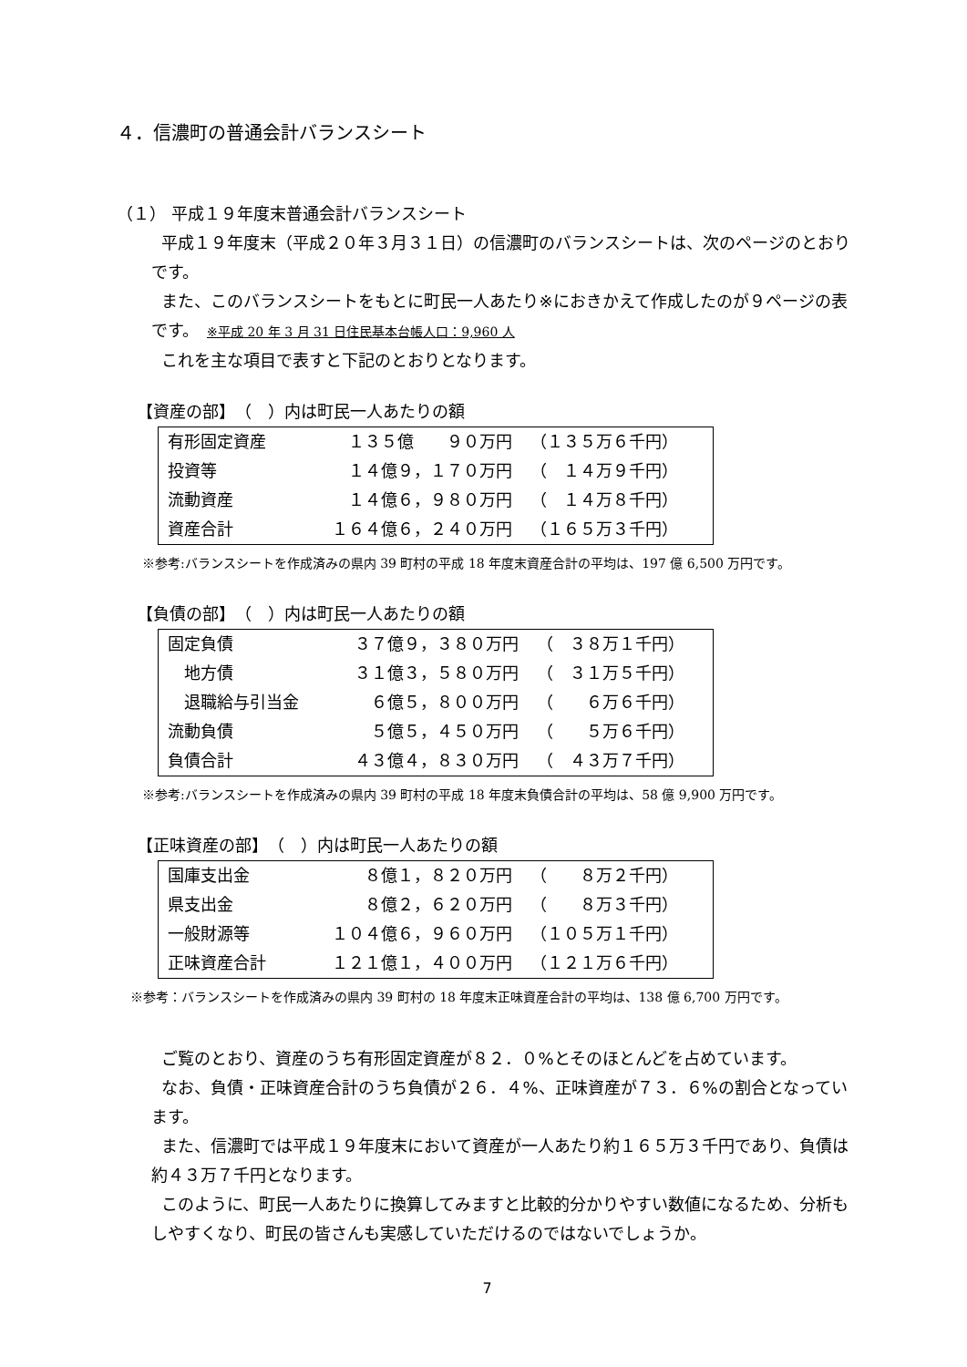４．信濃町の普通会計バランスシート
（１） 平成１９年度末普通会計バランスシート
平成１９年度末（平成２０年３月３１日）の信濃町のバランスシートは、次のページのとおりです。
また、このバランスシートをもとに町民一人あたり※におきかえて作成したのが９ページの表です。　※平成 20 年 3 月 31 日住民基本台帳人口：9,960 人
これを主な項目で表すと下記のとおりとなります。
【資産の部】　（　）内は町民一人あたりの額
| 有形固定資産 | １３５億 ９０万円 | （１３５万６千円） |
| 投資等 | １４億９，１７０万円 | （ １４万９千円） |
| 流動資産 | １４億６，９８０万円 | （ １４万８千円） |
| 資産合計 | １６４億６，２４０万円 | （１６５万３千円） |
※参考:バランスシートを作成済みの県内 39 町村の平成 18 年度末資産合計の平均は、197 億 6,500 万円です。
【負債の部】　（　）内は町民一人あたりの額
| 固定負債 | ３７億９，３８０万円 | （ ３８万１千円） |
| 地方債 | ３１億３，５８０万円 | （ ３１万５千円） |
| 退職給与引当金 | ６億５，８００万円 | （ ６万６千円） |
| 流動負債 | ５億５，４５０万円 | （ ５万６千円） |
| 負債合計 | ４３億４，８３０万円 | （ ４３万７千円） |
※参考:バランスシートを作成済みの県内 39 町村の平成 18 年度末負債合計の平均は、58 億 9,900 万円です。
【正味資産の部】　（　）内は町民一人あたりの額
| 国庫支出金 | ８億１，８２０万円 | （ ８万２千円） |
| 県支出金 | ８億２，６２０万円 | （ ８万３千円） |
| 一般財源等 | １０４億６，９６０万円 | （１０５万１千円） |
| 正味資産合計 | １２１億１，４００万円 | （１２１万６千円） |
※参考：バランスシートを作成済みの県内 39 町村の 18 年度末正味資産合計の平均は、138 億 6,700 万円です。
ご覧のとおり、資産のうち有形固定資産が８２．０%とそのほとんどを占めています。
なお、負債・正味資産合計のうち負債が２６．４%、正味資産が７３．６%の割合となっています。
また、信濃町では平成１９年度末において資産が一人あたり約１６５万３千円であり、負債は約４３万７千円となります。
このように、町民一人あたりに換算してみますと比較的分かりやすい数値になるため、分析もしやすくなり、町民の皆さんも実感していただけるのではないでしょうか。
7